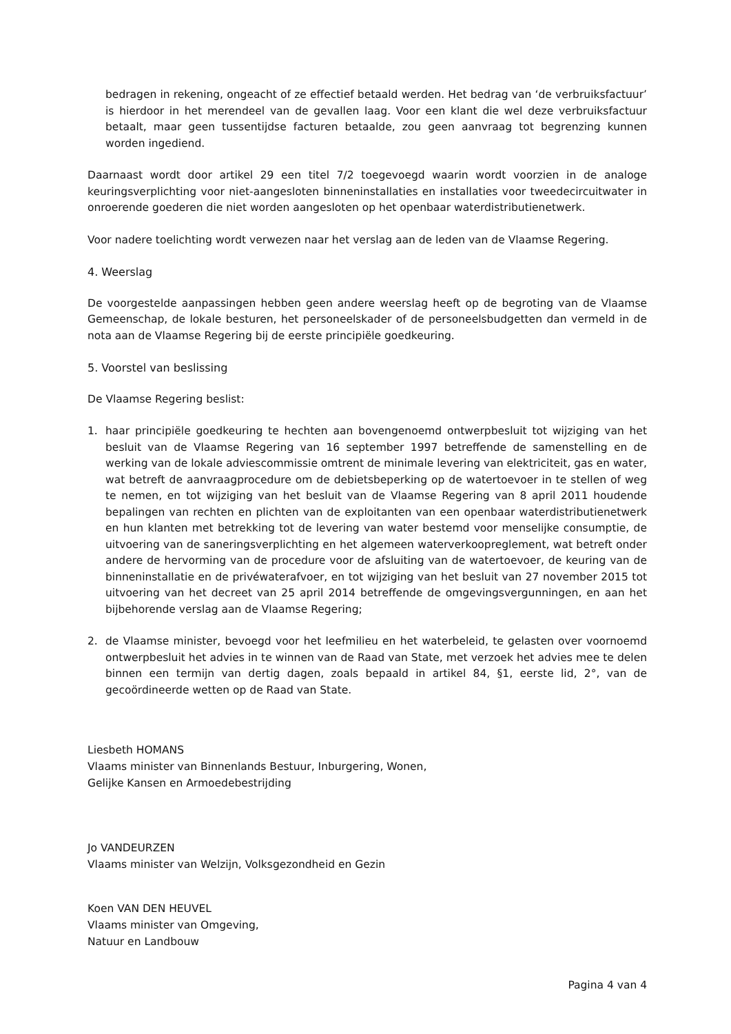bedragen in rekening, ongeacht of ze effectief betaald werden. Het bedrag van ‘de verbruiksfactuur’ is hierdoor in het merendeel van de gevallen laag. Voor een klant die wel deze verbruiksfactuur betaalt, maar geen tussentijdse facturen betaalde, zou geen aanvraag tot begrenzing kunnen worden ingediend.
Daarnaast wordt door artikel 29 een titel 7/2 toegevoegd waarin wordt voorzien in de analoge keuringsverplichting voor niet-aangesloten binneninstallaties en installaties voor tweedecircuitwater in onroerende goederen die niet worden aangesloten op het openbaar waterdistributienetwerk.
Voor nadere toelichting wordt verwezen naar het verslag aan de leden van de Vlaamse Regering.
4. Weerslag
De voorgestelde aanpassingen hebben geen andere weerslag heeft op de begroting van de Vlaamse Gemeenschap, de lokale besturen, het personeelskader of de personeelsbudgetten dan vermeld in de nota aan de Vlaamse Regering bij de eerste principiële goedkeuring.
5. Voorstel van beslissing
De Vlaamse Regering beslist:
1. haar principiële goedkeuring te hechten aan bovengenoemd ontwerpbesluit tot wijziging van het besluit van de Vlaamse Regering van 16 september 1997 betreffende de samenstelling en de werking van de lokale adviescommissie omtrent de minimale levering van elektriciteit, gas en water, wat betreft de aanvraagprocedure om de debietsbeperking op de watertoevoer in te stellen of weg te nemen, en tot wijziging van het besluit van de Vlaamse Regering van 8 april 2011 houdende bepalingen van rechten en plichten van de exploitanten van een openbaar waterdistributienetwerk en hun klanten met betrekking tot de levering van water bestemd voor menselijke consumptie, de uitvoering van de saneringsverplichting en het algemeen waterverkoopreglement, wat betreft onder andere de hervorming van de procedure voor de afsluiting van de watertoevoer, de keuring van de binneninstallatie en de privéwaterafvoer, en tot wijziging van het besluit van 27 november 2015 tot uitvoering van het decreet van 25 april 2014 betreffende de omgevingsvergunningen, en aan het bijbehorende verslag aan de Vlaamse Regering;
2. de Vlaamse minister, bevoegd voor het leefmilieu en het waterbeleid, te gelasten over voornoemd ontwerpbesluit het advies in te winnen van de Raad van State, met verzoek het advies mee te delen binnen een termijn van dertig dagen, zoals bepaald in artikel 84, §1, eerste lid, 2°, van de gecoördineerde wetten op de Raad van State.
Liesbeth HOMANS
Vlaams minister van Binnenlands Bestuur, Inburgering, Wonen,
Gelijke Kansen en Armoedebestrijding
Jo VANDEURZEN
Vlaams minister van Welzijn, Volksgezondheid en Gezin
Koen VAN DEN HEUVEL
Vlaams minister van Omgeving,
Natuur en Landbouw
Pagina 4 van 4